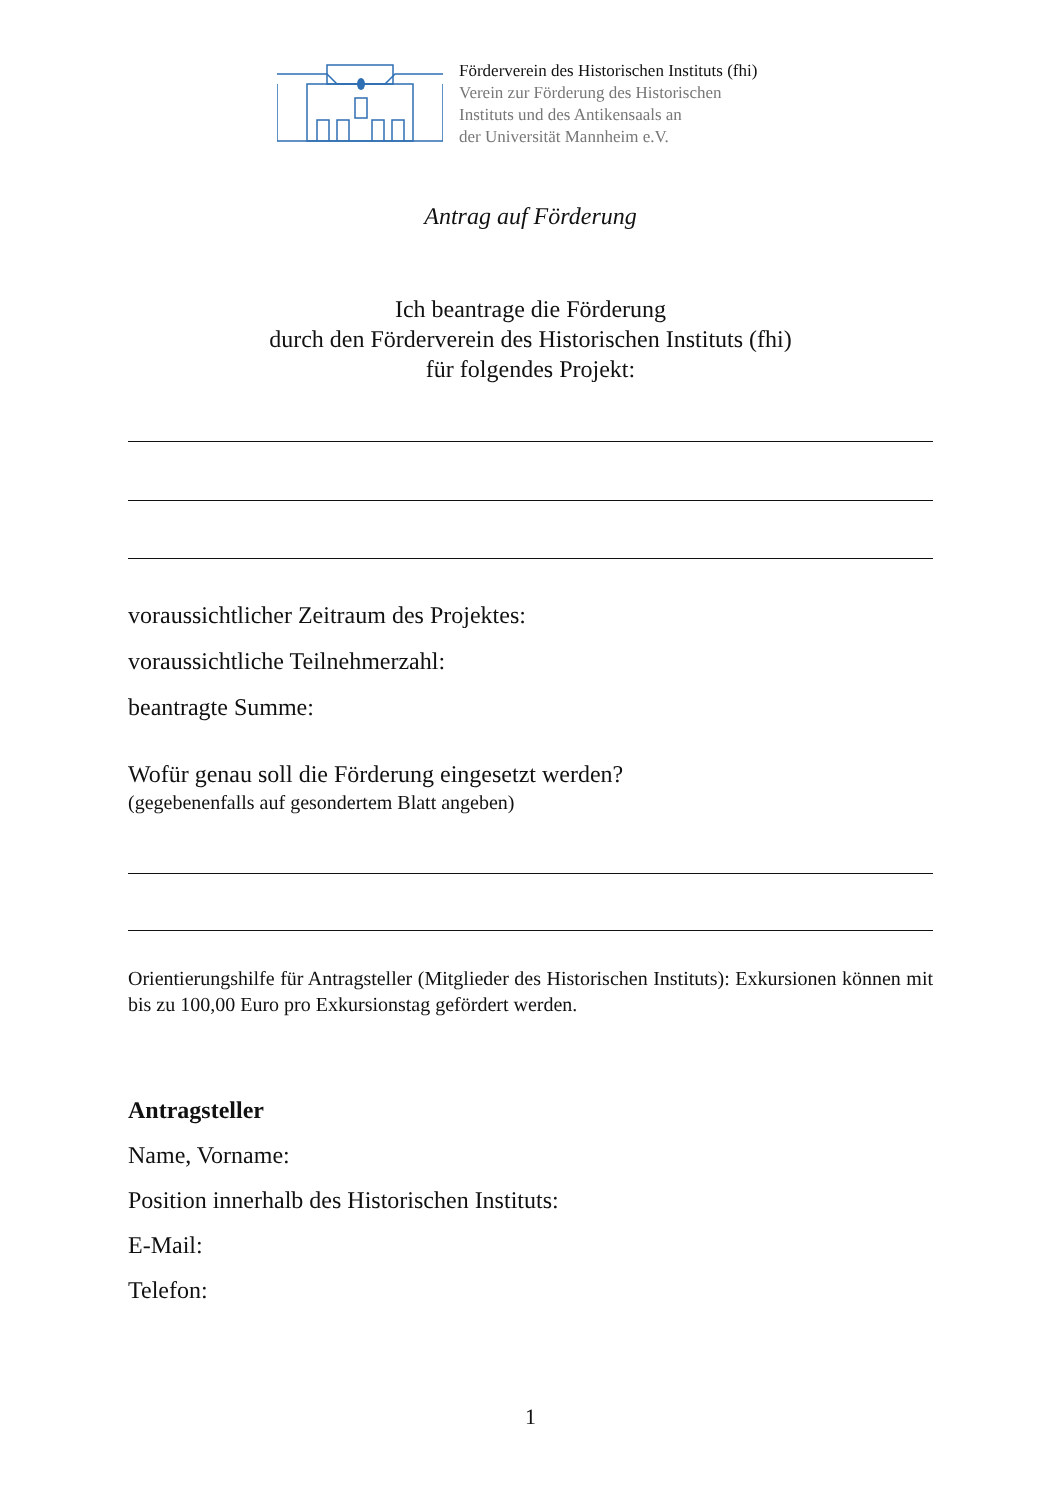Förderverein des Historischen Instituts (fhi)
Verein zur Förderung des Historischen
Instituts und des Antikensaals an
der Universität Mannheim e.V.
Antrag auf Förderung
Ich beantrage die Förderung
durch den Förderverein des Historischen Instituts (fhi)
für folgendes Projekt:
voraussichtlicher Zeitraum des Projektes:
voraussichtliche Teilnehmerzahl:
beantragte Summe:
Wofür genau soll die Förderung eingesetzt werden?
(gegebenenfalls auf gesondertem Blatt angeben)
Orientierungshilfe für Antragsteller (Mitglieder des Historischen Instituts): Exkursionen können mit bis zu 100,00 Euro pro Exkursionstag gefördert werden.
Antragsteller
Name, Vorname:
Position innerhalb des Historischen Instituts:
E-Mail:
Telefon:
1